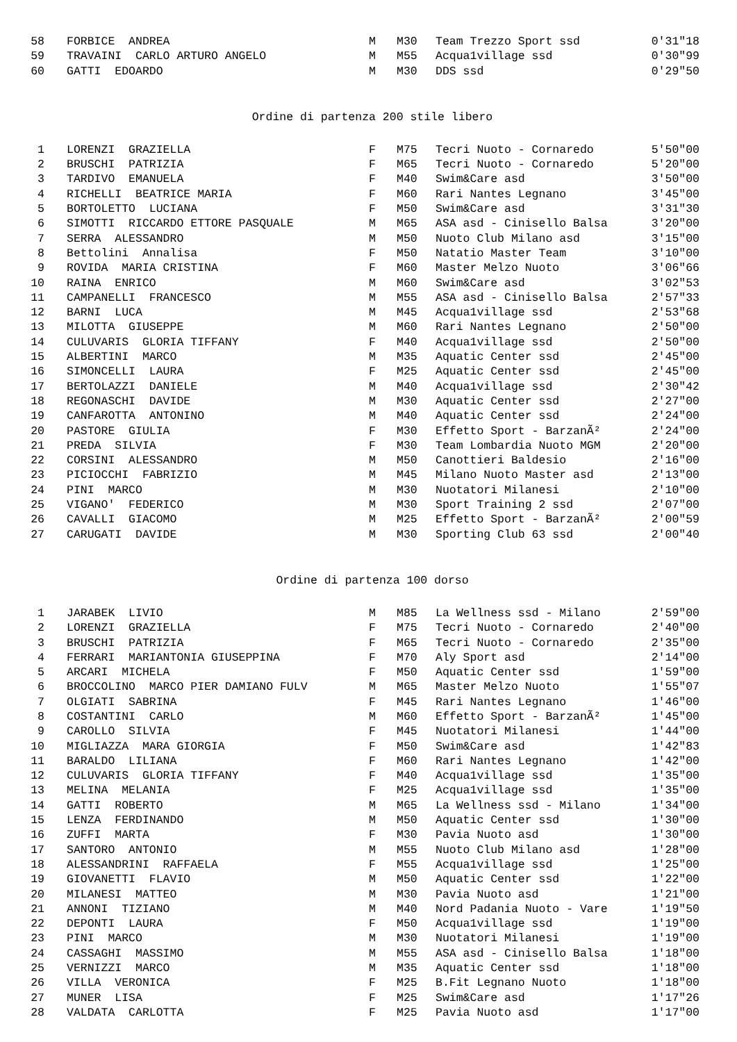| 58 | FORBICE ANDREA | M | M30 | Team Trezzo Sport ssd | 0'31"18 |
| 59 | TRAVAINI CARLO ARTURO ANGELO | M | M55 | Acqua1village ssd | 0'30"99 |
| 60 | GATTI EDOARDO | M | M30 | DDS ssd | 0'29"50 |
Ordine di partenza 200 stile libero
| 1 | LORENZI GRAZIELLA | F | M75 | Tecri Nuoto - Cornaredo | 5'50"00 |
| 2 | BRUSCHI PATRIZIA | F | M65 | Tecri Nuoto - Cornaredo | 5'20"00 |
| 3 | TARDIVO EMANUELA | F | M40 | Swim&Care asd | 3'50"00 |
| 4 | RICHELLI BEATRICE MARIA | F | M60 | Rari Nantes Legnano | 3'45"00 |
| 5 | BORTOLETTO LUCIANA | F | M50 | Swim&Care asd | 3'31"30 |
| 6 | SIMOTTI RICCARDO ETTORE PASQUALE | M | M65 | ASA asd - Cinisello Balsa | 3'20"00 |
| 7 | SERRA ALESSANDRO | M | M50 | Nuoto Club Milano asd | 3'15"00 |
| 8 | Bettolini Annalisa | F | M50 | Natatio Master Team | 3'10"00 |
| 9 | ROVIDA MARIA CRISTINA | F | M60 | Master Melzo Nuoto | 3'06"66 |
| 10 | RAINA ENRICO | M | M60 | Swim&Care asd | 3'02"53 |
| 11 | CAMPANELLI FRANCESCO | M | M55 | ASA asd - Cinisello Balsa | 2'57"33 |
| 12 | BARNI LUCA | M | M45 | Acqua1village ssd | 2'53"68 |
| 13 | MILOTTA GIUSEPPE | M | M60 | Rari Nantes Legnano | 2'50"00 |
| 14 | CULUVARIS GLORIA TIFFANY | F | M40 | Acqua1village ssd | 2'50"00 |
| 15 | ALBERTINI MARCO | M | M35 | Aquatic Center ssd | 2'45"00 |
| 16 | SIMONCELLI LAURA | F | M25 | Aquatic Center ssd | 2'45"00 |
| 17 | BERTOLAZZI DANIELE | M | M40 | Acqua1village ssd | 2'30"42 |
| 18 | REGONASCHI DAVIDE | M | M30 | Aquatic Center ssd | 2'27"00 |
| 19 | CANFAROTTA ANTONINO | M | M40 | Aquatic Center ssd | 2'24"00 |
| 20 | PASTORE GIULIA | F | M30 | Effetto Sport - BarzanÃ² | 2'24"00 |
| 21 | PREDA SILVIA | F | M30 | Team Lombardia Nuoto MGM | 2'20"00 |
| 22 | CORSINI ALESSANDRO | M | M50 | Canottieri Baldesio | 2'16"00 |
| 23 | PICIOCCHI FABRIZIO | M | M45 | Milano Nuoto Master asd | 2'13"00 |
| 24 | PINI MARCO | M | M30 | Nuotatori Milanesi | 2'10"00 |
| 25 | VIGANO' FEDERICO | M | M30 | Sport Training 2 ssd | 2'07"00 |
| 26 | CAVALLI GIACOMO | M | M25 | Effetto Sport - BarzanÃ² | 2'00"59 |
| 27 | CARUGATI DAVIDE | M | M30 | Sporting Club 63 ssd | 2'00"40 |
Ordine di partenza 100 dorso
| 1 | JARABEK LIVIO | M | M85 | La Wellness ssd - Milano | 2'59"00 |
| 2 | LORENZI GRAZIELLA | F | M75 | Tecri Nuoto - Cornaredo | 2'40"00 |
| 3 | BRUSCHI PATRIZIA | F | M65 | Tecri Nuoto - Cornaredo | 2'35"00 |
| 4 | FERRARI MARIANTONIA GIUSEPPINA | F | M70 | Aly Sport asd | 2'14"00 |
| 5 | ARCARI MICHELA | F | M50 | Aquatic Center ssd | 1'59"00 |
| 6 | BROCCOLINO MARCO PIER DAMIANO FULV | M | M65 | Master Melzo Nuoto | 1'55"07 |
| 7 | OLGIATI SABRINA | F | M45 | Rari Nantes Legnano | 1'46"00 |
| 8 | COSTANTINI CARLO | M | M60 | Effetto Sport - BarzanÃ² | 1'45"00 |
| 9 | CAROLLO SILVIA | F | M45 | Nuotatori Milanesi | 1'44"00 |
| 10 | MIGLIAZZA MARA GIORGIA | F | M50 | Swim&Care asd | 1'42"83 |
| 11 | BARALDO LILIANA | F | M60 | Rari Nantes Legnano | 1'42"00 |
| 12 | CULUVARIS GLORIA TIFFANY | F | M40 | Acqua1village ssd | 1'35"00 |
| 13 | MELINA MELANIA | F | M25 | Acqua1village ssd | 1'35"00 |
| 14 | GATTI ROBERTO | M | M65 | La Wellness ssd - Milano | 1'34"00 |
| 15 | LENZA FERDINANDO | M | M50 | Aquatic Center ssd | 1'30"00 |
| 16 | ZUFFI MARTA | F | M30 | Pavia Nuoto asd | 1'30"00 |
| 17 | SANTORO ANTONIO | M | M55 | Nuoto Club Milano asd | 1'28"00 |
| 18 | ALESSANDRINI RAFFAELA | F | M55 | Acqua1village ssd | 1'25"00 |
| 19 | GIOVANETTI FLAVIO | M | M50 | Aquatic Center ssd | 1'22"00 |
| 20 | MILANESI MATTEO | M | M30 | Pavia Nuoto asd | 1'21"00 |
| 21 | ANNONI TIZIANO | M | M40 | Nord Padania Nuoto - Vare | 1'19"50 |
| 22 | DEPONTI LAURA | F | M50 | Acqua1village ssd | 1'19"00 |
| 23 | PINI MARCO | M | M30 | Nuotatori Milanesi | 1'19"00 |
| 24 | CASSAGHI MASSIMO | M | M55 | ASA asd - Cinisello Balsa | 1'18"00 |
| 25 | VERNIZZI MARCO | M | M35 | Aquatic Center ssd | 1'18"00 |
| 26 | VILLA VERONICA | F | M25 | B.Fit Legnano Nuoto | 1'18"00 |
| 27 | MUNER LISA | F | M25 | Swim&Care asd | 1'17"26 |
| 28 | VALDATA CARLOTTA | F | M25 | Pavia Nuoto asd | 1'17"00 |